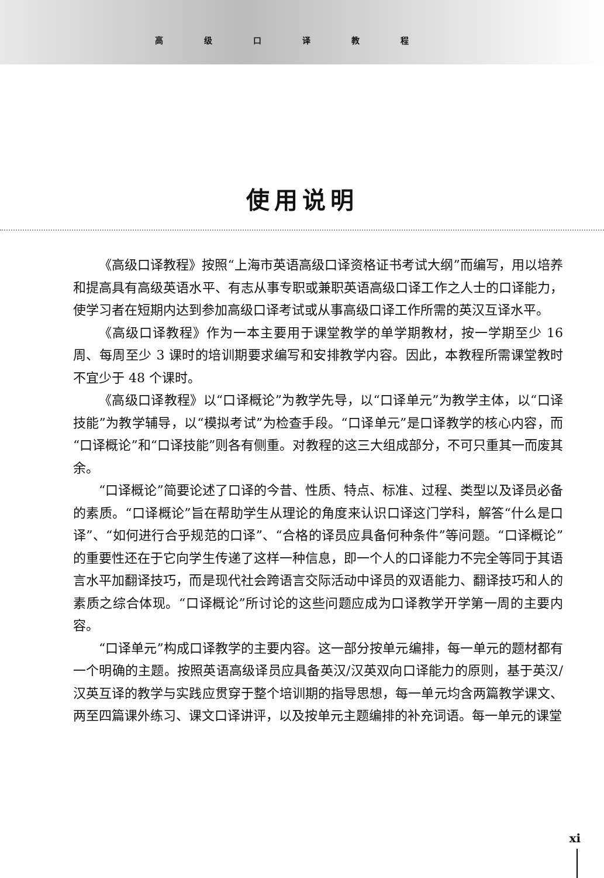高级口译教程
使用说明
《高级口译教程》按照“上海市英语高级口译资格证书考试大纲”而编写，用以培养和提高具有高级英语水平、有志从事专职或兼职英语高级口译工作之人士的口译能力，使学习者在短期内达到参加高级口译考试或从事高级口译工作所需的英汉互译水平。
《高级口译教程》作为一本主要用于课堂教学的单学期教材，按一学期至少 16 周、每周至少 3 课时的培训期要求编写和安排教学内容。因此，本教程所需课堂教时不宜少于 48 个课时。
《高级口译教程》以“口译概论”为教学先导，以“口译单元”为教学主体，以“口译技能”为教学辅导，以“模拟考试”为检查手段。“口译单元”是口译教学的核心内容，而“口译概论”和“口译技能”则各有侧重。对教程的这三大组成部分，不可只重其一而废其余。
“口译概论”简要论述了口译的今昔、性质、特点、标准、过程、类型以及译员必备的素质。“口译概论”旨在帮助学生从理论的角度来认识口译这门学科，解答“什么是口译”、“如何进行合乎规范的口译”、“合格的译员应具备何种条件”等问题。“口译概论”的重要性还在于它向学生传递了这样一种信息，即一个人的口译能力不完全等同于其语言水平加翻译技巧，而是现代社会跨语言交际活动中译员的双语能力、翻译技巧和人的素质之综合体现。“口译概论”所讨论的这些问题应成为口译教学开学第一周的主要内容。
“口译单元”构成口译教学的主要内容。这一部分按单元编排，每一单元的题材都有一个明确的主题。按照英语高级译员应具备英汉/汉英双向口译能力的原则，基于英汉/汉英互译的教学与实践应贯穿于整个培训期的指导思想，每一单元均含两篇教学课文、两至四篇课外练习、课文口译讲评，以及按单元主题编排的补充词语。每一单元的课堂
xi